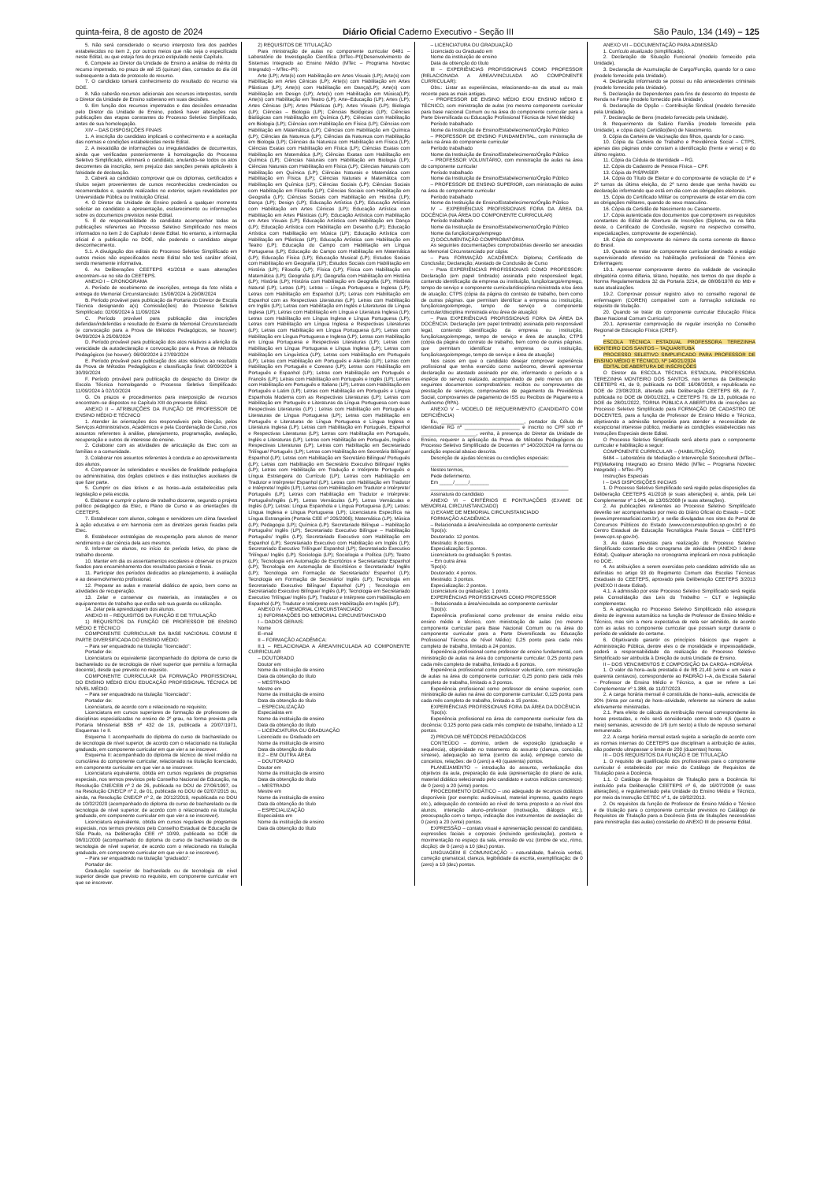quinta-feira, 8 de agosto de 2024 Diário Oficial Caderno Executivo - Seção III São Paulo, 134 (149) – 125
5. Não será considerado o recurso interposto fora dos padrões estabelecidos no item 2, por outros meios que não seja o especificado neste Edital, ou que esteja fora do prazo estipulado neste Capítulo.
6. Compete ao Diretor da Unidade de Ensino a análise do mérito do recurso impetrado, no prazo de até 15 (quinze) dias, contados do dia útil subsequente a data de protocolo do recurso.
7. O candidato tomará conhecimento do resultado do recurso via DOE.
8. Não caberão recursos adicionais aos recursos interpostos, sendo o Diretor da Unidade de Ensino soberano em suas decisões.
9. Em função dos recursos impetrados e das decisões emanadas pelo Diretor da Unidade de Ensino, poderá haver alterações nas publicações das etapas constantes do Processo Seletivo Simplificado, antes de sua homologação.
XIV – DAS DISPOSIÇÕES FINAIS
1. A inscrição do candidato implicará o conhecimento e a aceitação das normas e condições estabelecidas neste Edital.
2. A inexatidão de informações ou irregularidades de documentos, ainda que verificadas posteriormente à homologação do Processo Seletivo Simplificado, eliminará o candidato, anulando–se todos os atos decorrentes da inscrição, sem prejuízo das sanções penais aplicáveis à falsidade de declaração.
3. Caberá ao candidato comprovar que os diplomas, certificados e títulos sejam provenientes de cursos reconhecidos credenciados ou recomendados e, quando realizados no exterior, sejam revalidados por Universidade Pública ou Instituição Oficial.
4. O Diretor da Unidade de Ensino poderá a qualquer momento solicitar ao candidato a apresentação, esclarecimento ou informações sobre os documentos previstos neste Edital.
5. É de responsabilidade do candidato acompanhar todas as publicações referentes ao Processo Seletivo Simplificado nos meios informados no item 2 do Capítulo I deste Edital. No entanto, a informação oficial é a publicação no DOE, não podendo o candidato alegar desconhecimento.
5.1. A divulgação dos editais do Processo Seletivo Simplificado em outros meios não especificados neste Edital não terá caráter oficial, sendo meramente informativa.
6. As Deliberações CEETEPS 41/2018 e suas alterações encontram–se no site do CEETEPS.
ANEXO I – CRONOGRAMA
A. Período de recebimento de inscrições, entrega da foto nítida e entrega do Memorial Circunstanciado: 15/08/2024 à 29/08/2024
B. Período provável para publicação da Portaria do Diretor de Escola Técnica designando a(s) Comissão(ões) do Processo Seletivo Simplificado: 02/09/2024 à 11/09/2024
C. Período provável para publicação das inscrições deferidas/indeferidas e resultado do Exame de Memorial Circunstanciado (e convocação para a Prova de Métodos Pedagógicos, se houver): 04/09/2024 à 25/09/2024
D. Período provável para publicação dos atos relativos a aferição da veracidade da autodeclaração e convocação para a Prova de Métodos Pedagógicos (se houver): 06/09/2024 à 27/09/2024
E. Período provável para publicação dos atos relativos ao resultado da Prova de Métodos Pedagógicos e classificação final: 09/09/2024 à 30/09/2024
F. Período provável para publicação do despacho do Diretor de Escola Técnica homologando o Processo Seletivo Simplificado: 11/09/2024 à 02/10/2024
G. Os prazos e procedimentos para interposição de recursos encontram–se dispostos no Capítulo XIII do presente Edital.
ANEXO II – ATRIBUIÇÕES DA FUNÇÃO DE PROFESSOR DE ENSINO MÉDIO E TÉCNICO
1. Atender às orientações dos responsáveis pela Direção, pelos Serviços Administrativos, Acadêmicos e pela Coordenação de Curso, nos assuntos referentes à análise, planejamento, programação, avaliação, recuperação e outros de interesse do ensino.
2. Colaborar com as atividades de articulação da Etec com as famílias e a comunidade.
3. Colaborar nos assuntos referentes à conduta e ao aproveitamento dos alunos.
4. Comparecer às solenidades e reuniões de finalidade pedagógica ou administrativa, dos órgãos coletivos e das instituições auxiliares de que fizer parte.
5. Cumprir os dias letivos e as horas–aula estabelecidas pela legislação e pela escola.
6. Elaborar e cumprir o plano de trabalho docente, segundo o projeto político pedagógico da Etec, o Plano de Curso e as orientações do CEETEPS.
7. Estabelecer com alunos, colegas e servidores um clima favorável à ação educativa e em harmonia com as diretrizes gerais fixadas pela Etec.
8. Estabelecer estratégias de recuperação para alunos de menor rendimento e dar ciência dela aos mesmos.
9. Informar os alunos, no início do período letivo, do plano de trabalho docente.
10. Manter em dia os assentamentos escolares e observar os prazos fixados para encaminhamento dos resultados parciais e finais.
11. Participar dos períodos dedicados ao planejamento, à avaliação e ao desenvolvimento profissional.
12. Preparar as aulas e material didático de apoio, bem como as atividades de recuperação.
13. Zelar e conservar os materiais, as instalações e os equipamentos de trabalho que estão sob sua guarda ou utilização.
14. Zelar pela aprendizagem dos alunos.
ANEXO III – REQUISITOS DA FUNÇÃO E DE TITULAÇÃO
1) REQUISITOS DA FUNÇÃO DE PROFESSOR DE ENSINO MÉDIO E TÉCNICO
COMPONENTE CURRICULAR DA BASE NACIONAL COMUM E PARTE DIVERSIFICADA DO ENSINO MÉDIO:
– Para ser enquadrado na titulação "licenciado":
Portador de:
Licenciatura ou equivalente (acompanhado do diploma de curso de bacharelado ou de tecnologia de nível superior que permitiu a formação docente), desde que previsto no requisito.
COMPONENTE CURRICULAR DA FORMAÇÃO PROFISSIONAL DO ENSINO MÉDIO E/OU EDUCAÇÃO PROFISSIONAL TÉCNICA DE NÍVEL MÉDIO:
– Para ser enquadrado na titulação "licenciado":
Portador de:
Licenciatura, de acordo com o relacionado no requisito;
Licenciatura em cursos superiores de formação de professores de disciplinas especializadas no ensino de 2º grau, na forma prevista pela Portaria Ministerial BSB nº 432 de 19, publicada a 20/07/1971, Esquemas I e II.
Esquema I: acompanhado do diploma do curso de bacharelado ou de tecnologia de nível superior, de acordo com o relacionado na titulação graduado, em componente curricular em que vier a se inscrever.
Esquema II: acompanhado do diploma de técnico de nível médio no curso/área do componente curricular, relacionado na titulação licenciado, em componente curricular em que vier a se inscrever.
Licenciatura equivalente, obtida em cursos regulares de programas especiais, nos termos previstos pelo Conselho Nacional de Educação, na Resolução CNE/CEB nº 2 de 26, publicada no DOU de 27/06/1997, ou na Resolução CNE/CP nº 2, de 01, publicada no DOU de 02/07/2015 ou, ainda, na Resolução CNE/CP nº 2, de 20/12/2019, republicada no DOU de 10/02/2020 (acompanhado do diploma do curso de bacharelado ou de tecnologia de nível superior, de acordo com o relacionado na titulação graduado, em componente curricular em que vier a se inscrever).
Licenciatura equivalente, obtida em cursos regulares de programas especiais, nos termos previstos pelo Conselho Estadual de Educação de São Paulo, na Deliberação CEE nº 10/99, publicada no DOE de 08/01/2000 (acompanhado do diploma do curso de bacharelado ou de tecnologia de nível superior, de acordo com o relacionado na titulação graduado, em componente curricular em que vier a se inscrever).
– Para ser enquadrado na titulação "graduado":
Portador de:
Graduação superior de bacharelado ou de tecnologia de nível superior desde que previsto no requisito, em componente curricular em que se inscrever.
2) REQUISITOS DE TITULAÇÃO
Para ministração de aulas no componente curricular 6481 – Laboratório de Investigação Científica (MTec–PI)(Desenvolvimento de Sistemas Integrado ao Ensino Médio (MTec – Programa Novotec Integrado) – MTec–PI):
Arte (LP); Arte(s) com Habilitação em Artes Visuais (LP); Arte(s) com Habilitação em Artes Cênicas (LP); Arte(s) com Habilitação em Artes Plásticas (LP); Arte(s) com Habilitação em Dança(LP); Arte(s) com Habilitação em Design (LP); Arte(s) com Habilitação em Música(LP); Arte(s) com Habilitação em Teatro (LP); Arte–Educação (LP); Artes (LP); Artes Cênicas (LP); Artes Plásticas (LP); Artes Visuais (LP); Biologia (LP); Ciências – Biologia (LP); Ciências Biológicas (LP); Ciências Biológicas com Habilitação em Química (LP); Ciências com Habilitação em Biologia (LP); Ciências com Habilitação em Física (LP); Ciências com Habilitação em Matemática (LP); Ciências com Habilitação em Química (LP); Ciências da Natureza (LP); Ciências da Natureza com Habilitação em Biologia (LP); Ciências da Natureza com Habilitação em Física (LP); Ciências Exatas com Habilitação em Física (LP); Ciências Exatas com Habilitação em Matemática (LP); Ciências Exatas com Habilitação em Química (LP); Ciências Naturais com Habilitação em Biologia (LP); Ciências Naturais com Habilitação em Física (LP); Ciências Naturais com Habilitação em Química (LP); Ciências Naturais e Matemática com Habilitação em Física (LP); Ciências Naturais e Matemática com Habilitação em Química (LP); Ciências Sociais (LP); Ciências Sociais com Habilitação em Filosofia (LP); Ciências Sociais com Habilitação em Geografia (LP); Ciências Sociais com Habilitação em História (LP); Dança (LP); Design (LP); Educação Artística (LP); Educação Artística com Habilitação em Artes Cênicas (LP); Educação Artística com Habilitação em Artes Plásticas (LP); Educação Artística com Habilitação em Artes Visuais (LP); Educação Artística com Habilitação em Dança (LP); Educação Artística com Habilitação em Desenho (LP); Educação Artística com Habilitação em Música (LP); Educação Artística com Habilitação em Plásticas (LP); Educação Artística com Habilitação em Teatro (LP); Educação do Campo com Habilitação em Língua Portuguesa (LP); Educação do Campo com Habilitação em Matemática (LP); Educação Física (LP); Educação Musical (LP); Estudos Sociais com Habilitação em Geografia (LP); Estudos Sociais com Habilitação em História (LP); Filosofia (LP); Física (LP); Física com Habilitação em Matemática (LP); Geografia (LP); Geografia com Habilitação em História (LP); História (LP); História com Habilitação em Geografia (LP); História Natural (LP); Letras (LP); Letras – Língua Portuguesa e Inglesa (LP); Letras com Habilitação em Espanhol (LP); Letras com Habilitação em Espanhol com as Respectivas Literaturas (LP); Letras com Habilitação em Inglês (LP); Letras com Habilitação em Inglês e Literaturas de Língua Inglesa (LP); Letras com Habilitação em Língua e Literatura Inglesa (LP); Letras com Habilitação em Língua Inglesa e Língua Portuguesa (LP); Letras com Habilitação em Língua Inglesa e Respectivas Literaturas (LP); Letras com Habilitação em Língua Portuguesa (LP); Letras com Habilitação em Língua Portuguesa e Inglesa (LP); Letras com Habilitação em Língua Portuguesa e Respectivas Literaturas (LP); Letras com Habilitação em Língua Portuguesa e Língua Inglesa (LP); Letras com Habilitação em Linguística (LP); Letras com Habilitação em Português (LP); Letras com Habilitação em Português e Alemão (LP); Letras com Habilitação em Português e Coreano (LP); Letras com Habilitação em Português e Espanhol (LP); Letras com Habilitação em Português e Francês (LP); Letras com Habilitação em Português e Inglês (LP); Letras com Habilitação em Português e Italiano (LP); Letras com Habilitação em Português e Latim (LP); Letras com Habilitação em Português e Língua Espanhola Moderna com as Respectivas Literaturas (LP); Letras com Habilitação em Português e Literaturas da Língua Portuguesa com suas Respectivas Literaturas (LP) ; Letras com Habilitação em Português e Literaturas de Língua Portuguesa (LP); Letras com Habilitação em Português e Literaturas de Língua Portuguesa e Língua Inglesa e Literatura Inglesa (LP); Letras com Habilitação em Português, Espanhol e Respectivas Literaturas (LP); Letras com Habilitação em Português, Inglês e Literaturas (LP); Letras com Habilitação em Português, Inglês e Respectivas Literaturas (LP); Letras com Habilitação em Secretariado Trilíngue/ Português (LP); Letras com Habilitação em Secretário Bilíngue/ Espanhol (LP); Letras com Habilitação em Secretário Bilíngue/ Português (LP); Letras com Habilitação em Secretário Executivo Bilíngue/ Inglês (LP); Letras com Habilitação em Tradução e Intérprete Português e Língua Estrangeira do Currículo (LP); Letras com Habilitação em Tradutor e Intérprete/ Espanhol (LP); Letras com Habilitação em Tradutor e Intérprete/ Inglês (LP); Letras com Habilitação em Tradutor e Intérprete/ Português (LP); Letras com Habilitação em Tradutor e Intérprete: Português/Inglês (LP); Letras Vernáculas (LP); Letras Vernáculas e Inglês (LP); Letras: Língua Espanhola e Língua Portuguesa (LP); Letras: Língua Inglesa e Língua Portuguesa (LP); Licenciatura Específica na Língua Estrangeira (Portaria CEE nº 205/2006); Matemática (LP); Música (LP); Pedagogia (LP); Química (LP); Secretariado Bilíngue – Habilitação Português/ Inglês (LP); Secretariado Executivo Bilíngue – Habilitação Português/ Inglês (LP); Secretariado Executivo com Habilitação em Espanhol (LP); Secretariado Executivo com Habilitação em Inglês (LP); Secretariado Executivo Trilíngue/ Espanhol (LP); Secretariado Executivo Trilíngue/ Inglês (LP); Sociologia (LP); Sociologia e Política (LP); Teatro (LP); Tecnologia em Automação de Escritórios e Secretariado/ Espanhol (LP); Tecnologia em Automação de Escritórios e Secretariado/ Inglês (LP); Tecnologia em Formação de Secretariado/ Espanhol (LP); Tecnologia em Formação de Secretário/ Inglês (LP); Tecnologia em Secretariado Executivo Bilíngue/ Espanhol (LP) ; Tecnologia em Secretariado Executivo Bilíngue/ Inglês (LP); Tecnologia em Secretariado Executivo Trilíngue/ Inglês (LP); Tradutor e Intérprete com Habilitação em Espanhol (LP); Tradutor e Intérprete com Habilitação em Inglês (LP);
ANEXO IV – MEMORIAL CIRCUNSTANCIADO
1) INFORMAÇÕES DO MEMORIAL CIRCUNSTANCIADO
I – DADOS GERAIS:
Nome
E–mail
II – FORMAÇÃO ACADÊMICA:
II.1 – RELACIONADA A ÁREA/VINCULADA AO COMPONENTE CURRICULAR
– DOUTORADO
Doutor em
Nome da instituição de ensino
Data da obtenção do título
– MESTRADO
Mestre em
Nome da instituição de ensino
Data da obtenção do título
– ESPECIALIZAÇÃO
Especialista em
Nome da instituição de ensino
Data da obtenção do título
– LICENCIATURA OU GRADUAÇÃO
Licenciado ou Graduado em
Nome da instituição de ensino
Data da obtenção do título
II.2 – EM OUTRA ÁREA
– DOUTORADO
Doutor em
Nome da instituição de ensino
Data da obtenção do título
– MESTRADO
Mestre em
Nome da instituição de ensino
Data da obtenção do título
– ESPECIALIZAÇÃO
Especialista em
Nome da instituição de ensino
Data da obtenção do título
– LICENCIATURA OU GRADUAÇÃO
Licenciado ou Graduado em
Nome da instituição de ensino
Data da obtenção do título
III – EXPERIÊNCIAS PROFISSIONAIS COMO PROFESSOR (RELACIONADA A ÁREA/VINCULADA AO COMPONENTE CURRICULAR):
Obs.: Listar as experiências, relacionando–as da atual ou mais recente para as mais antigas.
– PROFESSOR DE ENSINO MÉDIO E/OU ENSINO MÉDIO E TÉCNICO, com ministração de aulas (no mesmo componente curricular para base nacional Comum ou na área do componente curricular para a Parte Diversificada ou Educação Profissional Técnica de Nível Médio)
Período trabalhado
Nome da Instituição de Ensino/Estabelecimento/Órgão Público
– PROFESSOR DE ENSINO FUNDAMENTAL, com ministração de aulas na área do componente curricular
Período trabalhado
Nome da Instituição de Ensino/Estabelecimento/Órgão Público
– PROFESSOR VOLUNTÁRIO, com ministração de aulas na área do componente curricular
Período trabalhado
Nome da Instituição de Ensino/Estabelecimento/Órgão Público
– PROFESSOR DE ENSINO SUPERIOR, com ministração de aulas na área do componente curricular
Período trabalhado
Nome da Instituição de Ensino/Estabelecimento/Órgão Público
IV – EXPERIÊNCIAS PROFISSIONAIS FORA DA ÁREA DA DOCÊNCIA (NA ÁREA DO COMPONENTE CURRICULAR)
Período trabalhado
Nome da Instituição de Ensino/Estabelecimento/Órgão Público
Nome da função/cargo/emprego
2) DOCUMENTAÇÃO COMPROBATÓRIA
As seguintes documentações comprobatórias deverão ser anexadas ao Memorial Circunstanciado por cópia:
– Para FORMAÇÃO ACADÊMICA: Diploma; Certificado de Conclusão; Declaração; Atestado de Conclusão de Curso
– Para EXPERIÊNCIAS PROFISSIONAIS COMO PROFESSOR: Declaração (em papel timbrado) assinada pelo responsável legal, contendo identificação da empresa ou instituição, função/cargo/emprego, tempo de serviço e componente curricular/disciplina ministrada e/ou área de atuação; CTPS (cópia da página do contrato de trabalho, bem como de outras páginas. que permitam identificar a empresa ou instituição, função/cargo/emprego, tempo de serviço e componente curricular/disciplina ministrada e/ou área de atuação)
– Para EXPERIÊNCIAS PROFISSIONAIS FORA DA ÁREA DA DOCÊNCIA: Declaração (em papel timbrado) assinada pelo responsável legal, contendo identificação da empresa ou instituição, função/cargo/emprego, tempo de serviço e área de atuação; CTPS (cópia da página do contrato de trabalho, bem como de outras páginas. que permitam identificar a empresa ou instituição, função/cargo/emprego, tempo de serviço e área de atuação)
Nos casos em que o candidato desejar comprovar experiência profissional que tenha exercido como autônomo, deverá apresentar declaração ou atestado assinado por ele, informando o período e a espécie do serviço realizado, acompanhado de pelo menos um dos seguintes documentos comprobatórios: recibos ou comprovantes de prestação de serviços, comprovantes de pagamento da Previdência Social, comprovantes de pagamento de ISS ou Recibos de Pagamento a Autônomo (RPA).
ANEXO V – MODELO DE REQUERIMENTO (CANDIDATO COM DEFICIÊNCIA)
Eu, ______________________________, portador da Célula de Identidade RG nº ____________________ e inscrito no CPF sob nº ____________________, venho, à presença do Diretor da Unidade de Ensino, requerer a aplicação da Prova de Métodos Pedagógicos do Processo Seletivo Simplificado de Docentes nº 140/20/2024 na forma ou condição especial abaixo descrita.
Descrição de ajudas técnicas ou condições especiais:
__________________________________________________
Nestes termos,
Pede deferimento.
Em _____/_____/_______
__________________________________________________
Assinatura do candidato
ANEXO VI – CRITÉRIOS E PONTUAÇÕES (EXAME DE MEMORIAL CIRCUNSTANCIADO)
1) EXAME DE MEMORIAL CIRCUNSTANCIADO
FORMAÇÃO ACADÊMICA
– Relacionada a área/vinculada ao componente curricular
Tipo(s):
Doutorado: 12 pontos.
Mestrado: 8 pontos.
Especialização: 5 pontos.
Licenciatura ou graduação: 5 pontos.
– Em outra área
Tipo(s):
Doutorado: 4 pontos.
Mestrado: 3 pontos.
Especialização: 2 pontos.
Licenciatura ou graduação: 1 ponto.
EXPERIÊNCIAS PROFISSIONAIS COMO PROFESSOR
– Relacionada a área/vinculada ao componente curricular
Tipo(s):
Experiência profissional como professor de ensino médio e/ou ensino médio e técnico, com ministração de aulas (no mesmo componente curricular para Base Nacional Comum ou na área do componente curricular para a Parte Diversificada ou Educação Profissional Técnica de Nível Médio): 0,25 ponto para cada mês completo de trabalho, limitado a 24 pontos.
Experiência profissional como professor de ensino fundamental, com ministração de aulas na área do componente curricular: 0,25 ponto para cada mês completo de trabalho, limitado a 6 pontos.
Experiência profissional como professor voluntário, com ministração de aulas na área do componente curricular: 0,25 ponto para cada mês completo de trabalho, limitado a 3 pontos.
Experiência profissional como professor de ensino superior, com ministração de aulas na área do componente curricular: 0,125 ponto para cada mês completo de trabalho, limitado a 15 pontos.
EXPERIÊNCIAS PROFISSIONAIS FORA DA ÁREA DA DOCÊNCIA
Tipo(s):
Experiência profissional na área do componente curricular fora da docência: 0,125 ponto para cada mês completo de trabalho, limitado a 12 pontos.
2) PROVA DE MÉTODOS PEDAGÓGICOS
CONTEÚDO – domínio, ordem de exposição (graduação e sequência), objetividade no tratamento do assunto (clareza, concisão, síntese), adequação ao tema (centro da aula), emprego correto de conceitos, relações: de 0 (zero) a 40 (quarenta) pontos.
PLANEJAMENTO – introdução do assunto, verbalização dos objetivos da aula, preparação da aula (apresentação do plano de aula, material didático selecionado pelo candidato e outros indícios concretos): de 0 (zero) a 20 (vinte) pontos.
PROCEDIMENTO DIDÁTICO – uso adequado de recursos didáticos disponíveis (por exemplo: audiovisual, material impresso, quadro negro etc.), adequação do conteúdo ao nível do tema proposto e ao nível dos alunos, interação aluno–professor (motivação, diálogos etc.), preocupação com o tempo, indicação dos instrumentos de avaliação: de 0 (zero) a 20 (vinte) pontos.
EXPRESSÃO – contato visual e apresentação pessoal do candidato, expressões faciais e corporais (incluindo gesticulação), postura e movimentação no espaço da sala, emissão de voz (timbre de voz, ritmo, dicção): de 0 (zero) a 10 (dez) pontos.
LINGUAGEM E COMUNICAÇÃO – naturalidade, fluência verbal, correção gramatical, clareza, legibilidade da escrita, exemplificação: de 0 (zero) a 10 (dez) pontos.
ANEXO VII – DOCUMENTAÇÃO PARA ADMISSÃO
1. Currículo atualizado (simplificado).
2. Declaração de Situação Funcional (modelo fornecido pela Unidade).
3. Declaração de Acumulação de Cargo/Função, quando for o caso (modelo fornecido pela Unidade).
4. Declaração informando se possui ou não antecedentes criminais (modelo fornecido pela Unidade).
5. Declaração de Dependentes para fins de desconto do Imposto de Renda na Fonte (modelo fornecido pela Unidade).
6. Declaração de Opção – Contribuição Sindical (modelo fornecido pela Unidade).
7. Declaração de Bens (modelo fornecido pela Unidade).
8. Requerimento de Salário Família (modelo fornecido pela Unidade), e cópia da(s) Certidão(ões) de Nascimento.
9. Cópia da Carteira de Vacinação dos filhos, quando for o caso.
10. Cópia da Carteira de Trabalho e Previdência Social – CTPS, apenas das páginas onde constam a identificação (frente e verso) e do último registro.
11. Cópia da Cédula de Identidade – RG.
12. Cópia do Cadastro de Pessoa Física – CPF.
13. Cópia do PIS/PASEP.
14. Cópia do Título de Eleitor e do comprovante de votação do 1º e 2º turnos da última eleição, do 2º turno desde que tenha havido ou declaração informando que está em dia com as obrigações eleitorais.
15. Cópia do Certificado Militar ou comprovante de estar em dia com as obrigações militares, quando do sexo masculino.
16. Cópia da Certidão de Nascimento ou Casamento.
17. Cópia autenticada dos documentos que comprovem os requisitos constantes do Edital de Abertura de Inscrições (Diploma, ou na falta deste, o Certificado de Conclusão, registro no respectivo conselho, especializações, comprovante de experiência).
18. Cópia do comprovante do número da conta corrente do Banco do Brasil.
19. Quando se tratar de componente curricular destinado a estágio supervisionado oferecido na habilitação profissional de Técnico em Enfermagem:
19.1. Apresentar comprovante dentro da validade de vacinação obrigatória contra difteria, tétano, hepatite, nos termos do que dispõe a Norma Regulamentadora 32 da Portaria 3214, de 08/06/1978 do Mtb e suas atualizações.
19.2. Comprovar possuir registro ativo no conselho regional de enfermagem (COREN) compatível com a formação solicitada no requisito de titulação.
20. Quando se tratar do componente curricular Educação Física (Base Nacional Comum Curricular):
20.1. Apresentar comprovação de regular inscrição no Conselho Regional de Educação Física (CREF).
*
ESCOLA TÉCNICA ESTADUAL PROFESSORA TEREZINHA MONTEIRO DOS SANTOS – TAQUARITUBA
PROCESSO SELETIVO SIMPLIFICADO PARA PROFESSOR DE ENSINO MÉDIO E TÉCNICO, Nº 140/21/2024
EDITAL DE ABERTURA DE INSCRIÇÕES
O Diretor da ESCOLA TÉCNICA ESTADUAL PROFESSORA TEREZINHA MONTEIRO DOS SANTOS, nos termos da Deliberação CEETEPS 41, de 9, publicada no DOE 16/08/2018, e republicada no DOE de 23/08/2018, alterada pela Deliberação CEETEPS 68, de 7, publicada no DOE de 09/01/2021, e CEETEPS 79, de 13, publicada no DOE de 28/01/2022, TORNA PÚBLICA A ABERTURA de inscrições ao Processo Seletivo Simplificado para FORMAÇÃO DE CADASTRO DE DOCENTES, para a função de Professor de Ensino Médio e Técnico, objetivando a admissão temporária para atender a necessidade de excepcional interesse público, mediante as condições estabelecidas nas Instruções Especiais deste Edital.
O Processo Seletivo Simplificado será aberto para o componente curricular e habilitação a seguir:
COMPONENTE CURRICULAR – (HABILITAÇÃO):
6484 – Laboratório de Mediação e Intervenção Sociocultural (MTec–PI)(Marketing Integrado ao Ensino Médio (MTec – Programa Novotec Integrado) – MTec–PI)
Instruções Especiais
I – DAS DISPOSIÇÕES INICIAIS
1. O Processo Seletivo Simplificado será regido pelas disposições da Deliberação CEETEPS 41/2018 (e suas alterações) e, ainda, pela Lei Complementar nº 1.044, de 13/05/2008 (e suas alterações).
2. As publicações referentes ao Processo Seletivo Simplificado deverão ser acompanhadas por meio do Diário Oficial do Estado – DOE (www.imprensaoficial.com.br), e serão divulgadas nos sites do Portal de Concursos Públicos do Estado (www.concursopublico.sp.gov.br) e do Centro Estadual de Educação Tecnológica Paula Souza – CEETEPS (www.cps.sp.gov.br).
3. As datas previstas para realização do Processo Seletivo Simplificado constarão de cronograma de atividades (ANEXO I deste Edital). Qualquer alteração no cronograma implicará em nova publicação no DOE.
4. As atribuições a serem exercidas pelo candidato admitido são as definidas no artigo 93 do Regimento Comum das Escolas Técnicas Estaduais do CEETEPS, aprovado pela Deliberação CEETEPS 3/2013 (ANEXO II deste Edital).
4.1. A admissão por este Processo Seletivo Simplificado será regida pela Consolidação das Leis do Trabalho – CLT e legislação complementar.
5. A aprovação no Processo Seletivo Simplificado não assegura direito de ingresso automático na função de Professor de Ensino Médio e Técnico, mas sim a mera expectativa de nela ser admitido, de acordo com as aulas no componente curricular que possam surgir durante o período de validade do certame.
6. Objetivando garantir os princípios básicos que regem a Administração Pública, dentre eles o de moralidade e impessoalidade, poderá a responsabilidade da realização do Processo Seletivo Simplificado ser atribuída à Direção de outra Unidade de Ensino.
II – DOS VENCIMENTOS E COMPOSIÇÃO DA CARGA–HORÁRIA
1. O valor da hora–aula prestada é de R$ 21,40 (vinte e um reais e quarenta centavos), correspondente ao PADRÃO I–A, da Escala Salarial – Professor de Ensino Médio e Técnico, a que se refere a Lei Complementar nº 1.388, de 11/07/2023.
2. A carga horária mensal é constituída de horas–aula, acrescida de 30% (trinta por cento) de hora–atividade, referente ao número de aulas efetivamente ministradas.
2.1. Para efeito de cálculo da retribuição mensal correspondente às horas prestadas, o mês será considerado como tendo 4,5 (quatro e meio) semanas, acrescido de 1/6 (um sexto) a título de repouso semanal remunerado.
2.2. A carga horária mensal estará sujeita a variação de acordo com as normas internas do CEETEPS que disciplinam a atribuição de aulas, não podendo ultrapassar o limite de 200 (duzentas) horas.
III – DOS REQUISITOS DA FUNÇÃO E DE TITULAÇÃO
1. O requisito de qualificação dos profissionais para o componente curricular é estabelecido por meio do Catálogo de Requisitos de Titulação para a Docência.
1.1. O Catálogo de Requisitos de Titulação para a Docência foi instituído pela Deliberação CEETEPS nº 6, de 16/07/2008 (e suas alterações), e regulamentado pela Unidade do Ensino Médio e Técnico, por meio da Instrução CETEC nº 1, de 19/02/2013.
2. Os requisitos da função de Professor de Ensino Médio e Técnico e de titulação para o componente curricular previstos no Catálogo de Requisitos de Titulação para a Docência (lista de titulações necessárias para ministração das aulas) constarão do ANEXO III do presente Edital.